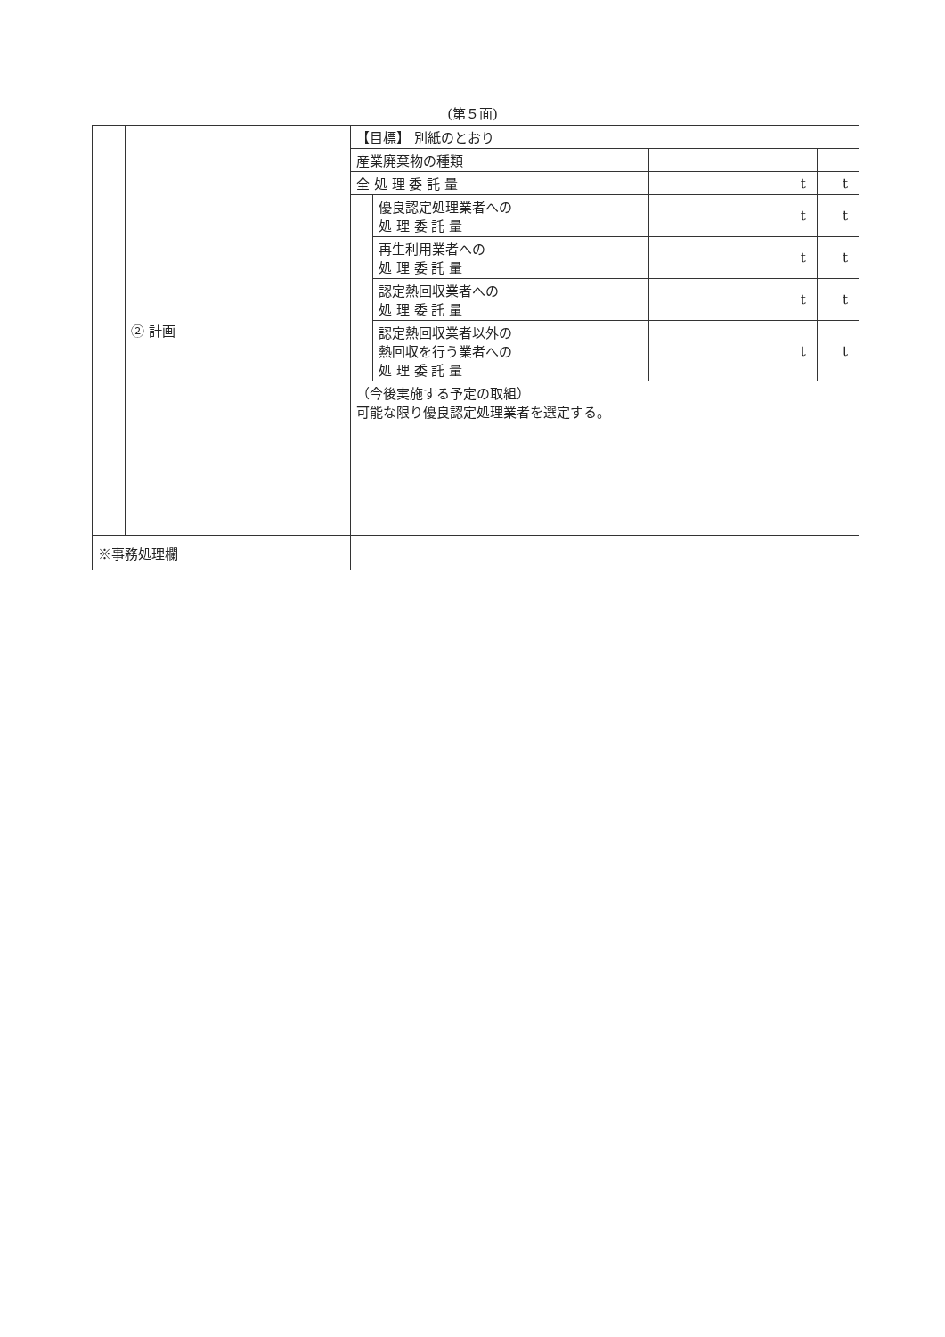(第５面)
| | ② 計画 | / 【目標】 別紙のとおり / / / / / 産業廃棄物の種類 / / / / / 全 処 理 委 託 量 / / t / t / / / 優良認定処理業者への 処 理 委 託 量 / t / t / / / 再生利用業者への 処 理 委 託 量 / t / t / / / 認定熱回収業者への 処 理 委 託 量 / t / t / / / 認定熱回収業者以外の 熱回収を行う業者への 処 理 委 託 量 / t / t / / （今後実施する予定の取組） 可能な限り優良認定処理業者を選定する。 / / / / |
| ※事務処理欄 | | |